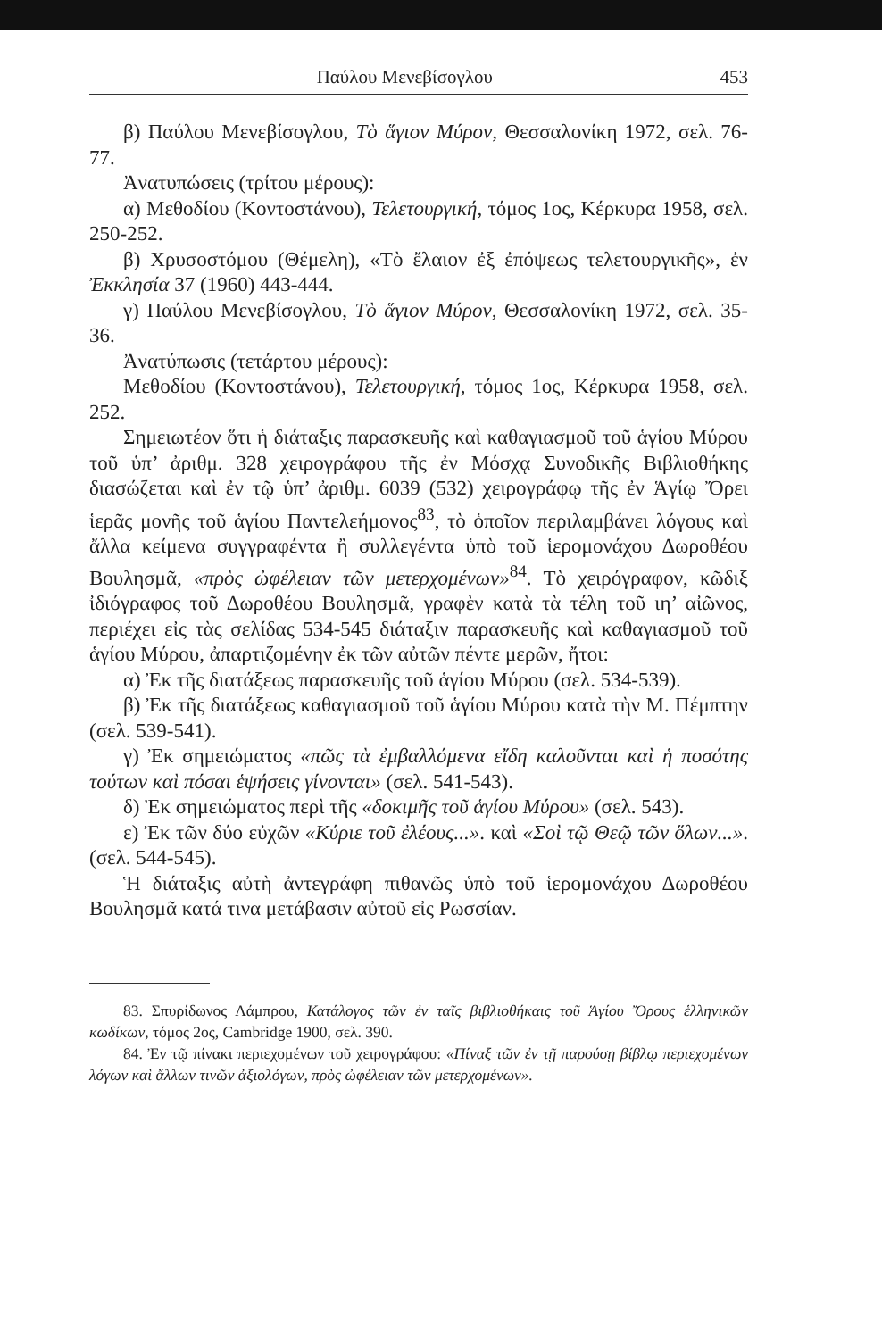Παύλου Μενεβίσογλου 453
β) Παύλου Μενεβίσογλου, Τὸ ἅγιον Μύρον, Θεσσαλονίκη 1972, σελ. 76-77.
Ἀνατυπώσεις (τρίτου μέρους):
α) Μεθοδίου (Κοντοστάνου), Τελετουργική, τόμος 1ος, Κέρκυρα 1958, σελ. 250-252.
β) Χρυσοστόμου (Θέμελη), «Τὸ ἔλαιον ἐξ ἐπόψεως τελετουργικῆς», ἐν Ἐκκλησία 37 (1960) 443-444.
γ) Παύλου Μενεβίσογλου, Τὸ ἅγιον Μύρον, Θεσσαλονίκη 1972, σελ. 35-36.
Ἀνατύπωσις (τετάρτου μέρους):
Μεθοδίου (Κοντοστάνου), Τελετουργική, τόμος 1ος, Κέρκυρα 1958, σελ. 252.
Σημειωτέον ὅτι ἡ διάταξις παρασκευῆς καὶ καθαγιασμοῦ τοῦ ἁγίου Μύρου τοῦ ὑπ’ ἀριθμ. 328 χειρογράφου τῆς ἐν Μόσχᾳ Συνοδικῆς Βιβλιοθήκης διασώζεται καὶ ἐν τῷ ὑπ’ ἀριθμ. 6039 (532) χειρογράφῳ τῆς ἐν Ἁγίῳ Ὄρει ἱερᾶς μονῆς τοῦ ἁγίου Παντελεήμονος<sup>83</sup>, τὸ ὁποῖον περιλαμβάνει λόγους καὶ ἄλλα κείμενα συγγραφέντα ἢ συλλεγέντα ὑπὸ τοῦ ἱερομονάχου Δωροθέου Βουλησμᾶ, «πρὸς ὠφέλειαν τῶν μετερχομένων»<sup>84</sup>. Τὸ χειρόγραφον, κῶδιξ ἰδιόγραφος τοῦ Δωροθέου Βουλησμᾶ, γραφὲν κατὰ τὰ τέλη τοῦ ιη’ αἰῶνος, περιέχει εἰς τὰς σελίδας 534-545 διάταξιν παρασκευῆς καὶ καθαγιασμοῦ τοῦ ἁγίου Μύρου, ἀπαρτιζομένην ἐκ τῶν αὐτῶν πέντε μερῶν, ἤτοι:
α) Ἐκ τῆς διατάξεως παρασκευῆς τοῦ ἁγίου Μύρου (σελ. 534-539).
β) Ἐκ τῆς διατάξεως καθαγιασμοῦ τοῦ ἁγίου Μύρου κατὰ τὴν Μ. Πέμπτην (σελ. 539-541).
γ) Ἐκ σημειώματος «πῶς τὰ ἐμβαλλόμενα εἴδη καλοῦνται καὶ ἡ ποσότης τούτων καὶ πόσαι ἑψήσεις γίνονται» (σελ. 541-543).
δ) Ἐκ σημειώματος περὶ τῆς «δοκιμῆς τοῦ ἁγίου Μύρου» (σελ. 543).
ε) Ἐκ τῶν δύο εὐχῶν «Κύριε τοῦ ἐλέους...». καὶ «Σοὶ τῷ Θεῷ τῶν ὅλων...». (σελ. 544-545).
Ἡ διάταξις αὐτὴ ἀντεγράφη πιθανῶς ὑπὸ τοῦ ἱερομονάχου Δωροθέου Βουλησμᾶ κατά τινα μετάβασιν αὐτοῦ εἰς Ρωσσίαν.
83. Σπυρίδωνος Λάμπρου, Κατάλογος τῶν ἐν ταῖς βιβλιοθήκαις τοῦ Ἁγίου Ὄρους ἑλληνικῶν κωδίκων, τόμος 2ος, Cambridge 1900, σελ. 390.
84. Ἐν τῷ πίνακι περιεχομένων τοῦ χειρογράφου: «Πίναξ τῶν ἐν τῇ παρούσῃ βίβλῳ περιεχομένων λόγων καὶ ἄλλων τινῶν ἀξιολόγων, πρὸς ὠφέλειαν τῶν μετερχομένων».